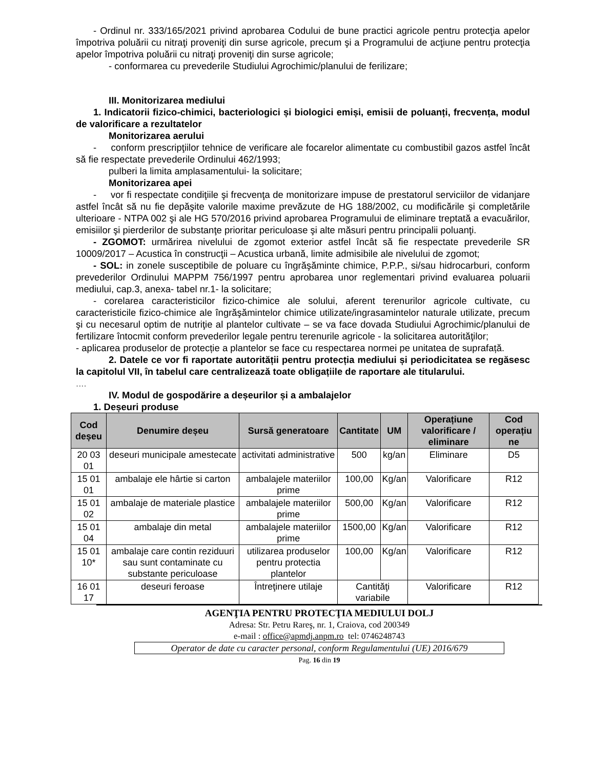- Ordinul nr. 333/165/2021 privind aprobarea Codului de bune practici agricole pentru protecţia apelor împotriva poluării cu nitraţi proveniţi din surse agricole, precum şi a Programului de acţiune pentru protecţia apelor împotriva poluării cu nitraţi proveniţi din surse agricole;
- conformarea cu prevederile Studiului Agrochimic/planului de ferilizare;
III. Monitorizarea mediului
1. Indicatorii fizico-chimici, bacteriologici și biologici emiși, emisii de poluanți, frecvența, modul de valorificare a rezultatelor
Monitorizarea aerului
- conform prescripţiilor tehnice de verificare ale focarelor alimentate cu combustibil gazos astfel încât să fie respectate prevederile Ordinului 462/1993;
pulberi la limita amplasamentului- la solicitare;
Monitorizarea apei
- vor fi respectate condiţiile şi frecvenţa de monitorizare impuse de prestatorul serviciilor de vidanjare astfel încât să nu fie depăşite valorile maxime prevăzute de HG 188/2002, cu modificările şi completările ulterioare - NTPA 002 şi ale HG 570/2016 privind aprobarea Programului de eliminare treptată a evacuărilor, emisiilor şi pierderilor de substanţe prioritar periculoase şi alte măsuri pentru principalii poluanţi.
- ZGOMOT: urmărirea nivelului de zgomot exterior astfel încât să fie respectate prevederile SR 10009/2017 – Acustica în construcţii – Acustica urbană, limite admisibile ale nivelului de zgomot;
- SOL: in zonele susceptibile de poluare cu îngrăşăminte chimice, P.P.P., si/sau hidrocarburi, conform prevederilor Ordinului MAPPM 756/1997 pentru aprobarea unor reglementari privind evaluarea poluarii mediului, cap.3, anexa- tabel nr.1- la solicitare;
- corelarea caracteristicilor fizico-chimice ale solului, aferent terenurilor agricole cultivate, cu caracteristicile fizico-chimice ale îngrăşămintelor chimice utilizate/ingrasamintelor naturale utilizate, precum şi cu necesarul optim de nutriţie al plantelor cultivate – se va face dovada Studiului Agrochimic/planului de fertilizare întocmit conform prevederilor legale pentru terenurile agricole - la solicitarea autorităţilor;
- aplicarea produselor de protecție a plantelor se face cu respectarea normei pe unitatea de suprafață.
2. Datele ce vor fi raportate autorității pentru protecția mediului și periodicitatea se regăsesc la capitolul VII, în tabelul care centralizează toate obligațiile de raportare ale titularului.
....
IV. Modul de gospodărire a deșeurilor și a ambalajelor
1. Deșeuri produse
| Cod deșeu | Denumire deșeu | Sursă generatoare | Cantitate | UM | Operațiune valorificare / eliminare | Cod operațiu ne |
| --- | --- | --- | --- | --- | --- | --- |
| 20 03 01 | deseuri municipale amestecate | activitati administrative | 500 | kg/an | Eliminare | D5 |
| 15 01 01 | ambalaje ele hârtie si carton | ambalajele materiilor prime | 100,00 | Kg/an | Valorificare | R12 |
| 15 01 02 | ambalaje de materiale plastice | ambalajele materiilor prime | 500,00 | Kg/an | Valorificare | R12 |
| 15 01 04 | ambalaje din metal | ambalajele materiilor prime | 1500,00 | Kg/an | Valorificare | R12 |
| 15 01 10* | ambalaje care contin reziduuri sau sunt contaminate cu substante periculoase | utilizarea produselor pentru protectia plantelor | 100,00 | Kg/an | Valorificare | R12 |
| 16 01 17 | deseuri feroase | Întreţinere utilaje | Cantităţi variabile | | Valorificare | R12 |
AGENŢIA PENTRU PROTECŢIA MEDIULUI DOLJ
Adresa: Str. Petru Rareş, nr. 1, Craiova, cod 200349
e-mail : office@apmdj.anpm.ro tel: 0746248743
Operator de date cu caracter personal, conform Regulamentului (UE) 2016/679
Pag. 16 din 19